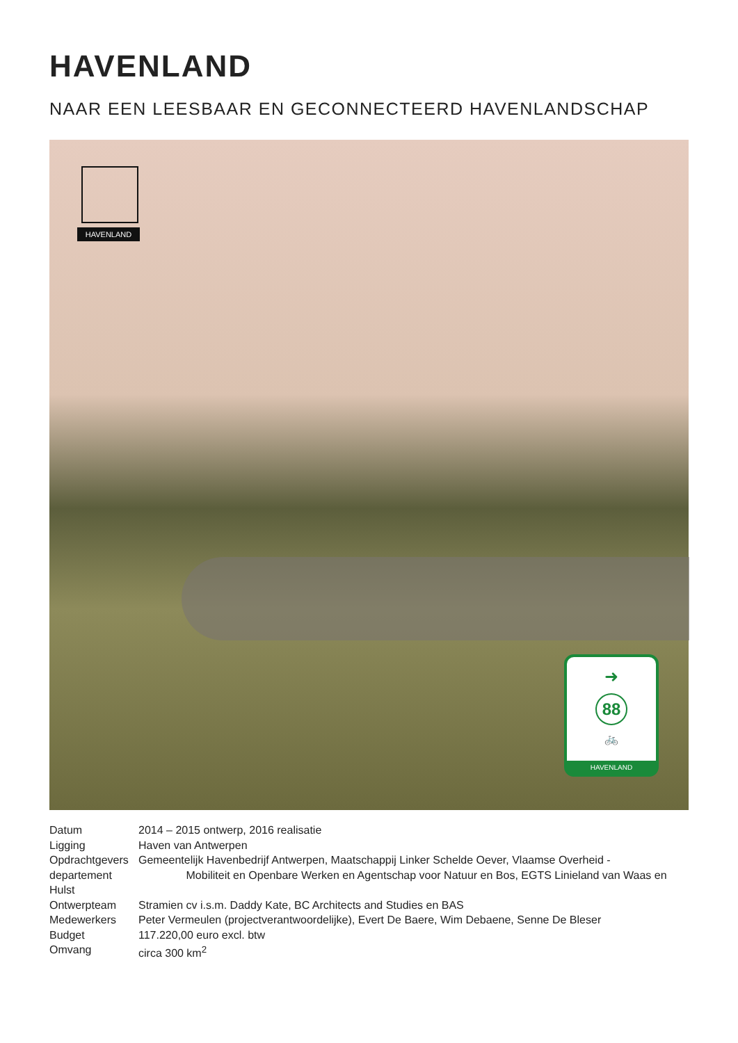HAVENLAND
NAAR EEN LEESBAAR EN GECONNECTEERD HAVENLANDSCHAP
HAVENLAND
➜
88
🚲
HAVENLAND
Datum 2014 – 2015 ontwerp, 2016 realisatie
Ligging Haven van Antwerpen
Opdrachtgevers Gemeentelijk Havenbedrijf Antwerpen, Maatschappij Linker Schelde Oever, Vlaamse Overheid -
departement Mobiliteit en Openbare Werken en Agentschap voor Natuur en Bos, EGTS Linieland van Waas en Hulst
Ontwerpteam Stramien cv i.s.m. Daddy Kate, BC Architects and Studies en BAS
Medewerkers Peter Vermeulen (projectverantwoordelijke), Evert De Baere, Wim Debaene, Senne De Bleser
Budget 117.220,00 euro excl. btw
Omvang circa 300 km<sup>2</sup>